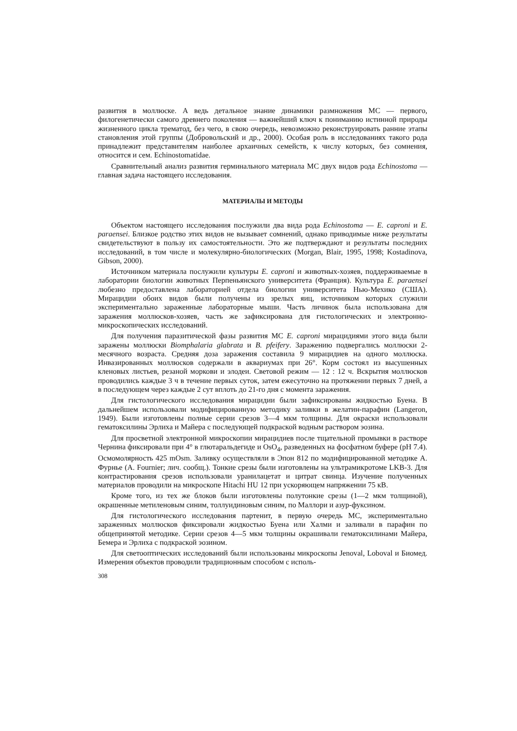развития в моллюске. А ведь детальное знание динамики размножения МС — первого, филогенетически самого древнего поколения — важнейший ключ к пониманию истинной природы жизненного цикла трематод, без чего, в свою очередь, невозможно реконструировать ранние этапы становления этой группы (Добровольский и др., 2000). Особая роль в исследованиях такого рода принадлежит представителям наиболее архаичных семейств, к числу которых, без сомнения, относится и сем. Echinostomatidae.
Сравнительный анализ развития герминального материала МС двух видов рода Echinostoma — главная задача настоящего исследования.
МАТЕРИАЛЫ И МЕТОДЫ
Объектом настоящего исследования послужили два вида рода Echinostoma — E. caproni и E. paraensei. Близкое родство этих видов не вызывает сомнений, однако приводимые ниже результаты свидетельствуют в пользу их самостоятельности. Это же подтверждают и результаты последних исследований, в том числе и молекулярно-биологических (Morgan, Blair, 1995, 1998; Kostadinova, Gibson, 2000).
Источником материала послужили культуры E. caproni и животных-хозяев, поддерживаемые в лаборатории биологии животных Перпеньянского университета (Франция). Культура E. paraensei любезно предоставлена лабораторией отдела биологии университета Нью-Мехико (США). Мирацидии обоих видов были получены из зрелых яиц, источником которых служили экспериментально зараженные лабораторные мыши. Часть личинок была использована для заражения моллюсков-хозяев, часть же зафиксирована для гистологических и электронно-микроскопических исследований.
Для получения паразитической фазы развития МС E. caproni мирацидиями этого вида были заражены моллюски Biomphalaria glabrata и B. pfeifery. Заражению подвергались моллюски 2-месячного возраста. Средняя доза заражения составила 9 мирацидиев на одного моллюска. Инвазированных моллюсков содержали в аквариумах при 26°. Корм состоял из высушенных кленовых листьев, резаной моркови и элодеи. Световой режим — 12 : 12 ч. Вскрытия моллюсков проводились каждые 3 ч в течение первых суток, затем ежесуточно на протяжении первых 7 дней, а в последующем через каждые 2 сут вплоть до 21-го дня с момента заражения.
Для гистологического исследования мирацидии были зафиксированы жидкостью Буена. В дальнейшем использовали модифицированную методику заливки в желатин-парафин (Langeron, 1949). Были изготовлены полные серии срезов 3—4 мкм толщины. Для окраски использовали гематоксилины Эрлиха и Майера с последующей подкраской водным раствором эозина.
Для просветной электронной микроскопии мирацидиев после тщательной промывки в растворе Чернина фиксировали при 4° в глютаральдегиде и OsO<sub>4</sub>, разведенных на фосфатном буфере (pH 7.4). Осмомолярность 425 mOsm. Заливку осуществляли в Эпон 812 по модифицированной методике А. Фурнье (A. Fournier; лич. сообщ.). Тонкие срезы были изготовлены на ультрамикротоме LKB-3. Для контрастирования срезов использовали уранилацетат и цитрат свинца. Изучение полученных материалов проводили на микроскопе Hitachi HU 12 при ускоряющем напряжении 75 кВ.
Кроме того, из тех же блоков были изготовлены полутонкие срезы (1—2 мкм толщиной), окрашенные метиленовым синим, толлуидиновым синим, по Маллори и азур-фуксином.
Для гистологического исследования партенит, в первую очередь МС, экспериментально зараженных моллюсков фиксировали жидкостью Буена или Халми и заливали в парафин по общепринятой методике. Серии срезов 4—5 мкм толщины окрашивали гематоксилинами Майера, Бемера и Эрлиха с подкраской эозином.
Для светооптических исследований были использованы микроскопы Jenoval, Loboval и Биомед. Измерения объектов проводили традиционным способом с исполь-
308